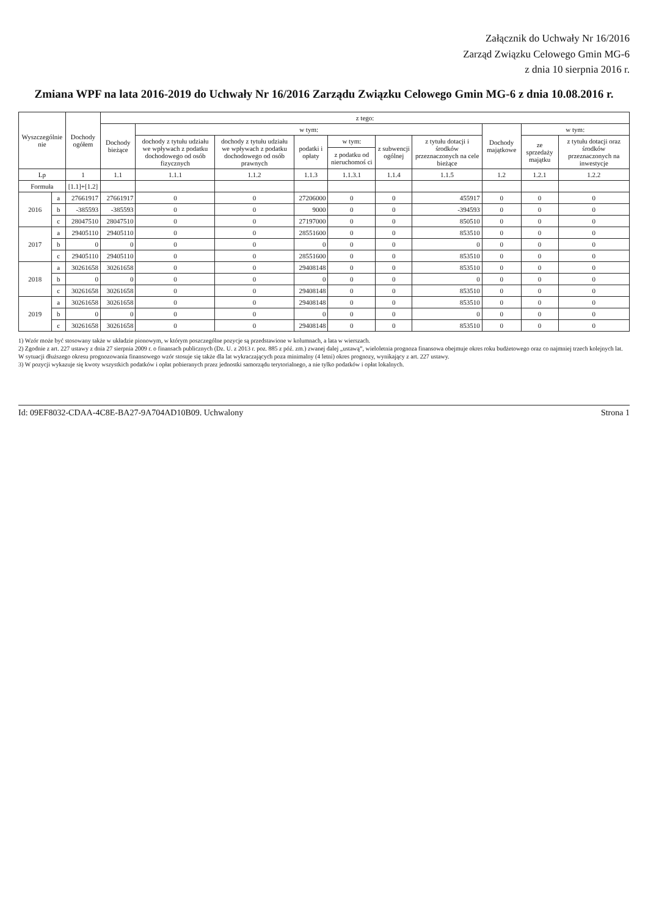Załącznik do Uchwały Nr 16/2016
Zarząd Związku Celowego Gmin MG-6
z dnia 10 sierpnia 2016 r.
Zmiana WPF na lata 2016-2019 do Uchwały Nr 16/2016 Zarządu Związku Celowego Gmin MG-6 z dnia 10.08.2016 r.
| Wyszczególnie nie | | Dochody ogółem | z tego: | | | | | | | | | |
| --- | --- | --- | --- | --- | --- | --- | --- | --- | --- | --- | --- | --- |
| | | | Dochody bieżące | w tym: | | | | | | Dochody majątkowe | w tym: | |
| | | | | dochody z tytułu udziału we wpływach z podatku dochodowego od osób fizycznych | dochody z tytułu udziału we wpływach z podatku dochodowego od osób prawnych | podatki i opłaty | w tym: | z subwencji ogólnej | z tytułu dotacji i środków przeznaczonych na cele bieżące | | ze sprzedaży majątku | z tytułu dotacji oraz środków przeznaczonych na inwestycje |
| | | | | | | | z podatku od nieruchomoś ci | | | | | |
| Lp | | 1 | 1.1 | 1.1.1 | 1.1.2 | 1.1.3 | 1.1.3.1 | 1.1.4 | 1.1.5 | 1.2 | 1.2.1 | 1.2.2 |
| Formuła | | [1.1]+[1.2] | | | | | | | | | | |
| 2016 | a | 27661917 | 27661917 | 0 | 0 | 27206000 | 0 | 0 | 455917 | 0 | 0 | 0 |
| | b | -385593 | -385593 | 0 | 0 | 9000 | 0 | 0 | -394593 | 0 | 0 | 0 |
| | c | 28047510 | 28047510 | 0 | 0 | 27197000 | 0 | 0 | 850510 | 0 | 0 | 0 |
| 2017 | a | 29405110 | 29405110 | 0 | 0 | 28551600 | 0 | 0 | 853510 | 0 | 0 | 0 |
| | b | 0 | 0 | 0 | 0 | 0 | 0 | 0 | 0 | 0 | 0 | 0 |
| | c | 29405110 | 29405110 | 0 | 0 | 28551600 | 0 | 0 | 853510 | 0 | 0 | 0 |
| 2018 | a | 30261658 | 30261658 | 0 | 0 | 29408148 | 0 | 0 | 853510 | 0 | 0 | 0 |
| | b | 0 | 0 | 0 | 0 | 0 | 0 | 0 | 0 | 0 | 0 | 0 |
| | c | 30261658 | 30261658 | 0 | 0 | 29408148 | 0 | 0 | 853510 | 0 | 0 | 0 |
| 2019 | a | 30261658 | 30261658 | 0 | 0 | 29408148 | 0 | 0 | 853510 | 0 | 0 | 0 |
| | b | 0 | 0 | 0 | 0 | 0 | 0 | 0 | 0 | 0 | 0 | 0 |
| | c | 30261658 | 30261658 | 0 | 0 | 29408148 | 0 | 0 | 853510 | 0 | 0 | 0 |
1) Wzór może być stosowany także w układzie pionowym, w którym poszczególne pozycje są przedstawione w kolumnach, a lata w wierszach.
2) Zgodnie z art. 227 ustawy z dnia 27 sierpnia 2009 r. o finansach publicznych (Dz. U. z 2013 r. poz. 885 z póź. zm.) zwanej dalej „ustawą”, wieloletnia prognoza finansowa obejmuje okres roku budżetowego oraz co najmniej trzech kolejnych lat. W sytuacji dłuższego okresu prognozowania finansowego wzór stosuje się także dla lat wykraczających poza minimalny (4 letni) okres prognozy, wynikający z art. 227 ustawy.
3) W pozycji wykazuje się kwoty wszystkich podatków i opłat pobieranych przez jednostki samorządu terytorialnego, a nie tylko podatków i opłat lokalnych.
Id: 09EF8032-CDAA-4C8E-BA27-9A704AD10B09. Uchwalony Strona 1